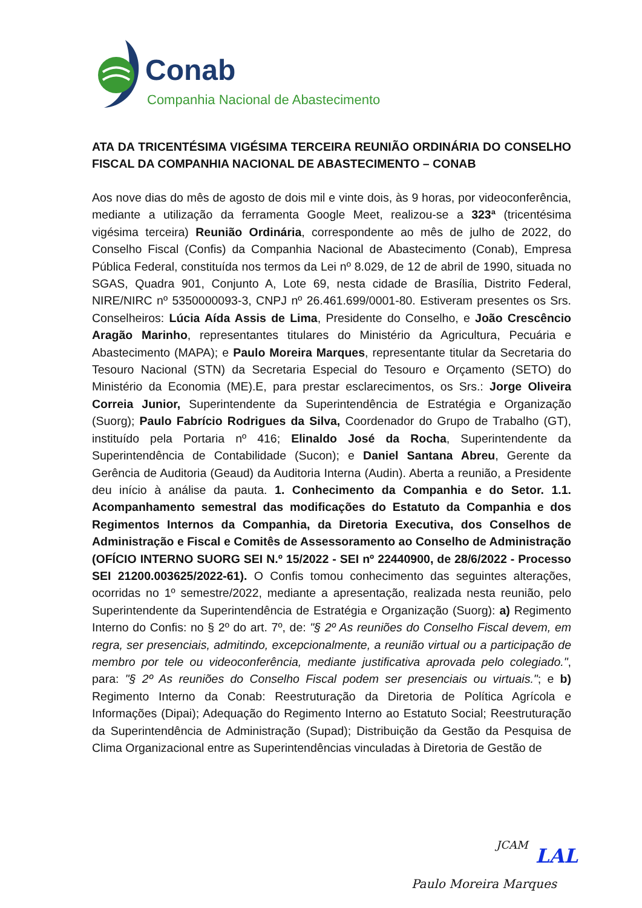Conab
Companhia Nacional de Abastecimento
ATA DA TRICENTÉSIMA VIGÉSIMA TERCEIRA REUNIÃO ORDINÁRIA DO CONSELHO FISCAL DA COMPANHIA NACIONAL DE ABASTECIMENTO – CONAB
Aos nove dias do mês de agosto de dois mil e vinte dois, às 9 horas, por videoconferência, mediante a utilização da ferramenta Google Meet, realizou-se a 323ª (tricentésima vigésima terceira) Reunião Ordinária, correspondente ao mês de julho de 2022, do Conselho Fiscal (Confis) da Companhia Nacional de Abastecimento (Conab), Empresa Pública Federal, constituída nos termos da Lei nº 8.029, de 12 de abril de 1990, situada no SGAS, Quadra 901, Conjunto A, Lote 69, nesta cidade de Brasília, Distrito Federal, NIRE/NIRC nº 5350000093-3, CNPJ nº 26.461.699/0001-80. Estiveram presentes os Srs. Conselheiros: Lúcia Aída Assis de Lima, Presidente do Conselho, e João Crescêncio Aragão Marinho, representantes titulares do Ministério da Agricultura, Pecuária e Abastecimento (MAPA); e Paulo Moreira Marques, representante titular da Secretaria do Tesouro Nacional (STN) da Secretaria Especial do Tesouro e Orçamento (SETO) do Ministério da Economia (ME).E, para prestar esclarecimentos, os Srs.: Jorge Oliveira Correia Junior, Superintendente da Superintendência de Estratégia e Organização (Suorg); Paulo Fabrício Rodrigues da Silva, Coordenador do Grupo de Trabalho (GT), instituído pela Portaria nº 416; Elinaldo José da Rocha, Superintendente da Superintendência de Contabilidade (Sucon); e Daniel Santana Abreu, Gerente da Gerência de Auditoria (Geaud) da Auditoria Interna (Audin). Aberta a reunião, a Presidente deu início à análise da pauta. 1. Conhecimento da Companhia e do Setor. 1.1. Acompanhamento semestral das modificações do Estatuto da Companhia e dos Regimentos Internos da Companhia, da Diretoria Executiva, dos Conselhos de Administração e Fiscal e Comitês de Assessoramento ao Conselho de Administração (OFÍCIO INTERNO SUORG SEI N.º 15/2022 - SEI nº 22440900, de 28/6/2022 - Processo SEI 21200.003625/2022-61). O Confis tomou conhecimento das seguintes alterações, ocorridas no 1º semestre/2022, mediante a apresentação, realizada nesta reunião, pelo Superintendente da Superintendência de Estratégia e Organização (Suorg): a) Regimento Interno do Confis: no § 2º do art. 7º, de: "§ 2º As reuniões do Conselho Fiscal devem, em regra, ser presenciais, admitindo, excepcionalmente, a reunião virtual ou a participação de membro por tele ou videoconferência, mediante justificativa aprovada pelo colegiado.", para: "§ 2º As reuniões do Conselho Fiscal podem ser presenciais ou virtuais."; e b) Regimento Interno da Conab: Reestruturação da Diretoria de Política Agrícola e Informações (Dipai); Adequação do Regimento Interno ao Estatuto Social; Reestruturação da Superintendência de Administração (Supad); Distribuição da Gestão da Pesquisa de Clima Organizacional entre as Superintendências vinculadas à Diretoria de Gestão de
JCAM LAL
Paulo Moreira Marques